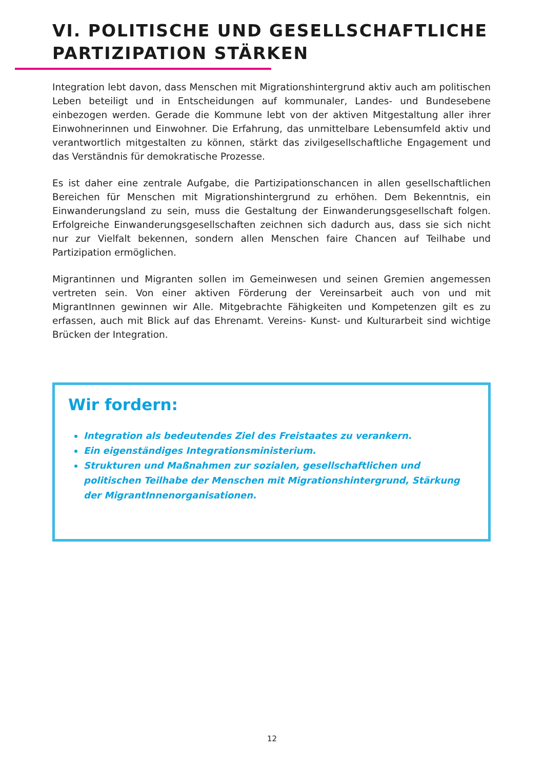VI. POLITISCHE UND GESELLSCHAFTLICHE
PARTIZIPATION STÄRKEN
Integration lebt davon, dass Menschen mit Migrationshintergrund aktiv auch am politischen Leben beteiligt und in Entscheidungen auf kommunaler, Landes- und Bundesebene einbezogen werden. Gerade die Kommune lebt von der aktiven Mitgestaltung aller ihrer Einwohnerinnen und Einwohner. Die Erfahrung, das unmittelbare Lebensumfeld aktiv und verantwortlich mitgestalten zu können, stärkt das zivilgesellschaftliche Engagement und das Verständnis für demokratische Prozesse.
Es ist daher eine zentrale Aufgabe, die Partizipationschancen in allen gesellschaftlichen Bereichen für Menschen mit Migrationshintergrund zu erhöhen. Dem Bekenntnis, ein Einwanderungsland zu sein, muss die Gestaltung der Einwanderungsgesellschaft folgen. Erfolgreiche Einwanderungsgesellschaften zeichnen sich dadurch aus, dass sie sich nicht nur zur Vielfalt bekennen, sondern allen Menschen faire Chancen auf Teilhabe und Partizipation ermöglichen.
Migrantinnen und Migranten sollen im Gemeinwesen und seinen Gremien angemessen vertreten sein. Von einer aktiven Förderung der Vereinsarbeit auch von und mit MigrantInnen gewinnen wir Alle. Mitgebrachte Fähigkeiten und Kompetenzen gilt es zu erfassen, auch mit Blick auf das Ehrenamt. Vereins- Kunst- und Kulturarbeit sind wichtige Brücken der Integration.
Wir fordern:
Integration als bedeutendes Ziel des Freistaates zu verankern.
Ein eigenständiges Integrationsministerium.
Strukturen und Maßnahmen zur sozialen, gesellschaftlichen und politischen Teilhabe der Menschen mit Migrationshintergrund, Stärkung der MigrantInnenorganisationen.
12